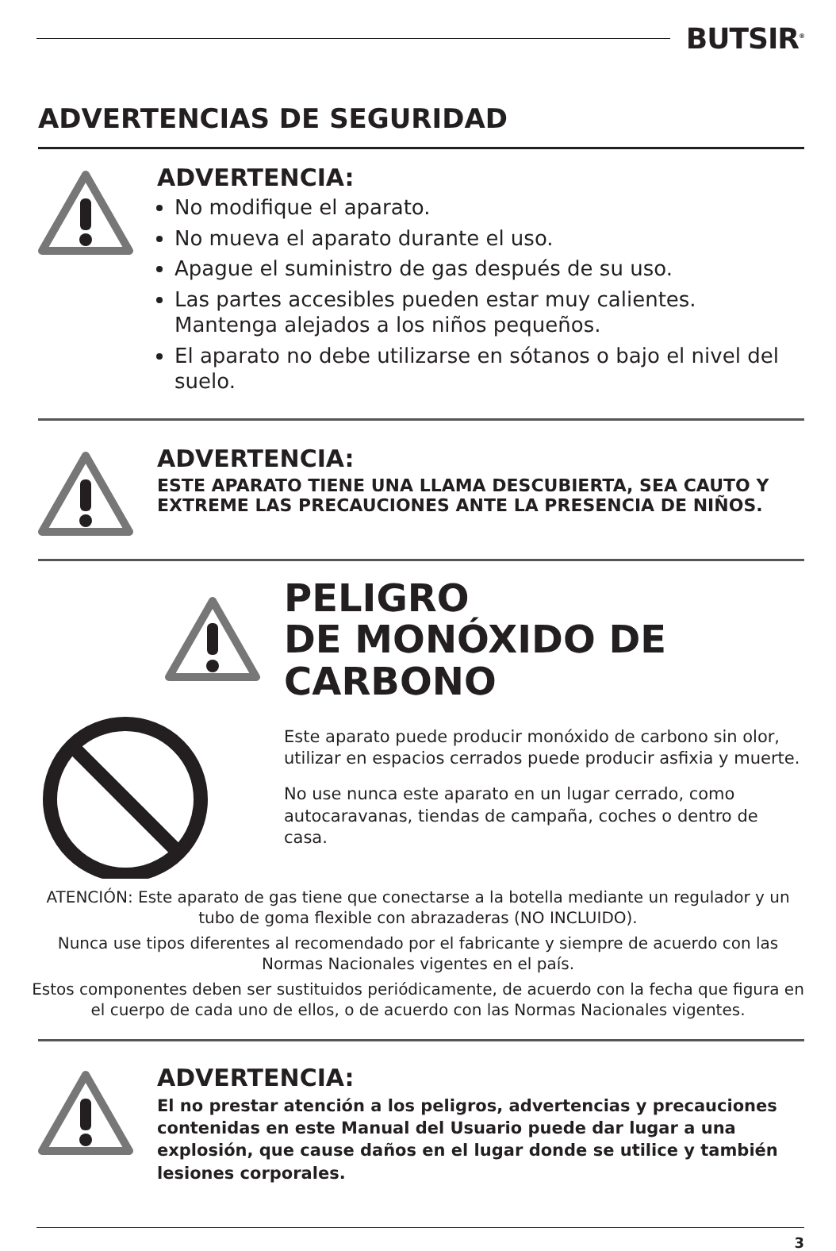BUTSIR<sup>®</sup>
ADVERTENCIAS DE SEGURIDAD
ADVERTENCIA:
No modifique el aparato.
No mueva el aparato durante el uso.
Apague el suministro de gas después de su uso.
Las partes accesibles pueden estar muy calientes. Mantenga alejados a los niños pequeños.
El aparato no debe utilizarse en sótanos o bajo el nivel del suelo.
ADVERTENCIA:
ESTE APARATO TIENE UNA LLAMA DESCUBIERTA, SEA CAUTO Y EXTREME LAS PRECAUCIONES ANTE LA PRESENCIA DE NIÑOS.
PELIGRO
DE MONÓXIDO DE
CARBONO
Este aparato puede producir monóxido de carbono sin olor, utilizar en espacios cerrados puede producir asfixia y muerte.
No use nunca este aparato en un lugar cerrado, como autocaravanas, tiendas de campaña, coches o dentro de casa.
ATENCIÓN: Este aparato de gas tiene que conectarse a la botella mediante un regulador y un tubo de goma flexible con abrazaderas (NO INCLUIDO).
Nunca use tipos diferentes al recomendado por el fabricante y siempre de acuerdo con las Normas Nacionales vigentes en el país.
Estos componentes deben ser sustituidos periódicamente, de acuerdo con la fecha que figura en el cuerpo de cada uno de ellos, o de acuerdo con las Normas Nacionales vigentes.
ADVERTENCIA:
El no prestar atención a los peligros, advertencias y precauciones contenidas en este Manual del Usuario puede dar lugar a una explosión, que cause daños en el lugar donde se utilice y también lesiones corporales.
3